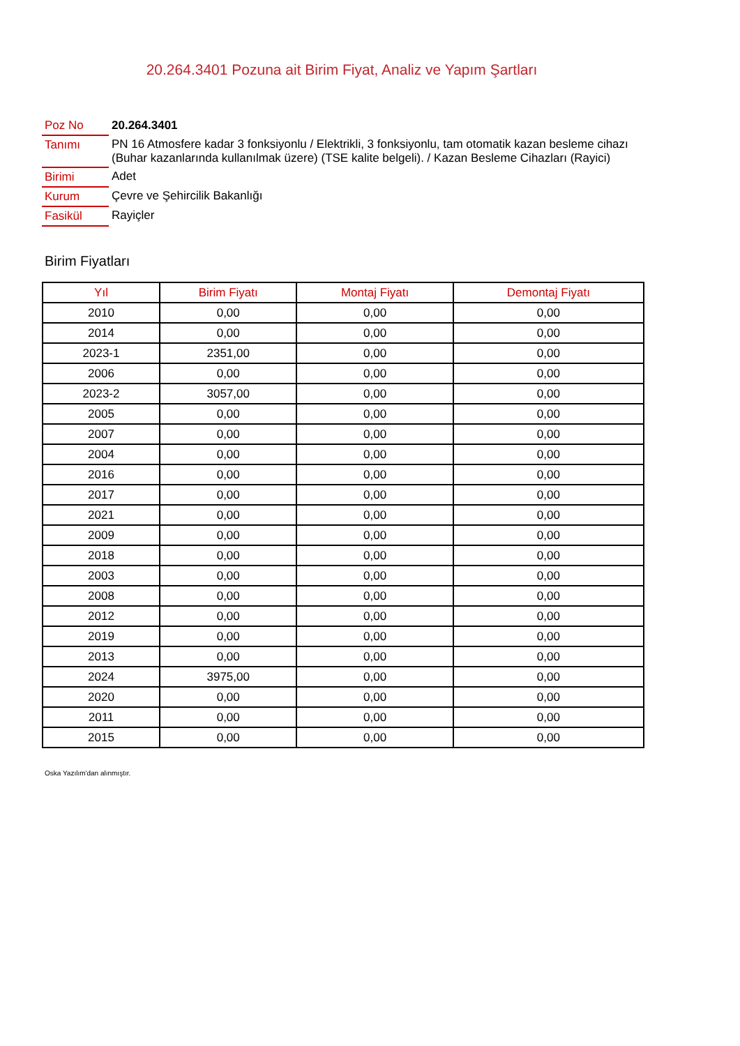20.264.3401 Pozuna ait Birim Fiyat, Analiz ve Yapım Şartları
| Poz No | 20.264.3401 |
| Tanımı | PN 16 Atmosfere kadar 3 fonksiyonlu / Elektrikli, 3 fonksiyonlu, tam otomatik kazan besleme cihazı (Buhar kazanlarında kullanılmak üzere) (TSE kalite belgeli). / Kazan Besleme Cihazları (Rayici) |
| Birimi | Adet |
| Kurum | Çevre ve Şehircilik Bakanlığı |
| Fasikül | Rayiçler |
Birim Fiyatları
| Yıl | Birim Fiyatı | Montaj Fiyatı | Demontaj Fiyatı |
| --- | --- | --- | --- |
| 2010 | 0,00 | 0,00 | 0,00 |
| 2014 | 0,00 | 0,00 | 0,00 |
| 2023-1 | 2351,00 | 0,00 | 0,00 |
| 2006 | 0,00 | 0,00 | 0,00 |
| 2023-2 | 3057,00 | 0,00 | 0,00 |
| 2005 | 0,00 | 0,00 | 0,00 |
| 2007 | 0,00 | 0,00 | 0,00 |
| 2004 | 0,00 | 0,00 | 0,00 |
| 2016 | 0,00 | 0,00 | 0,00 |
| 2017 | 0,00 | 0,00 | 0,00 |
| 2021 | 0,00 | 0,00 | 0,00 |
| 2009 | 0,00 | 0,00 | 0,00 |
| 2018 | 0,00 | 0,00 | 0,00 |
| 2003 | 0,00 | 0,00 | 0,00 |
| 2008 | 0,00 | 0,00 | 0,00 |
| 2012 | 0,00 | 0,00 | 0,00 |
| 2019 | 0,00 | 0,00 | 0,00 |
| 2013 | 0,00 | 0,00 | 0,00 |
| 2024 | 3975,00 | 0,00 | 0,00 |
| 2020 | 0,00 | 0,00 | 0,00 |
| 2011 | 0,00 | 0,00 | 0,00 |
| 2015 | 0,00 | 0,00 | 0,00 |
Oska Yazılım'dan alınmıştır.